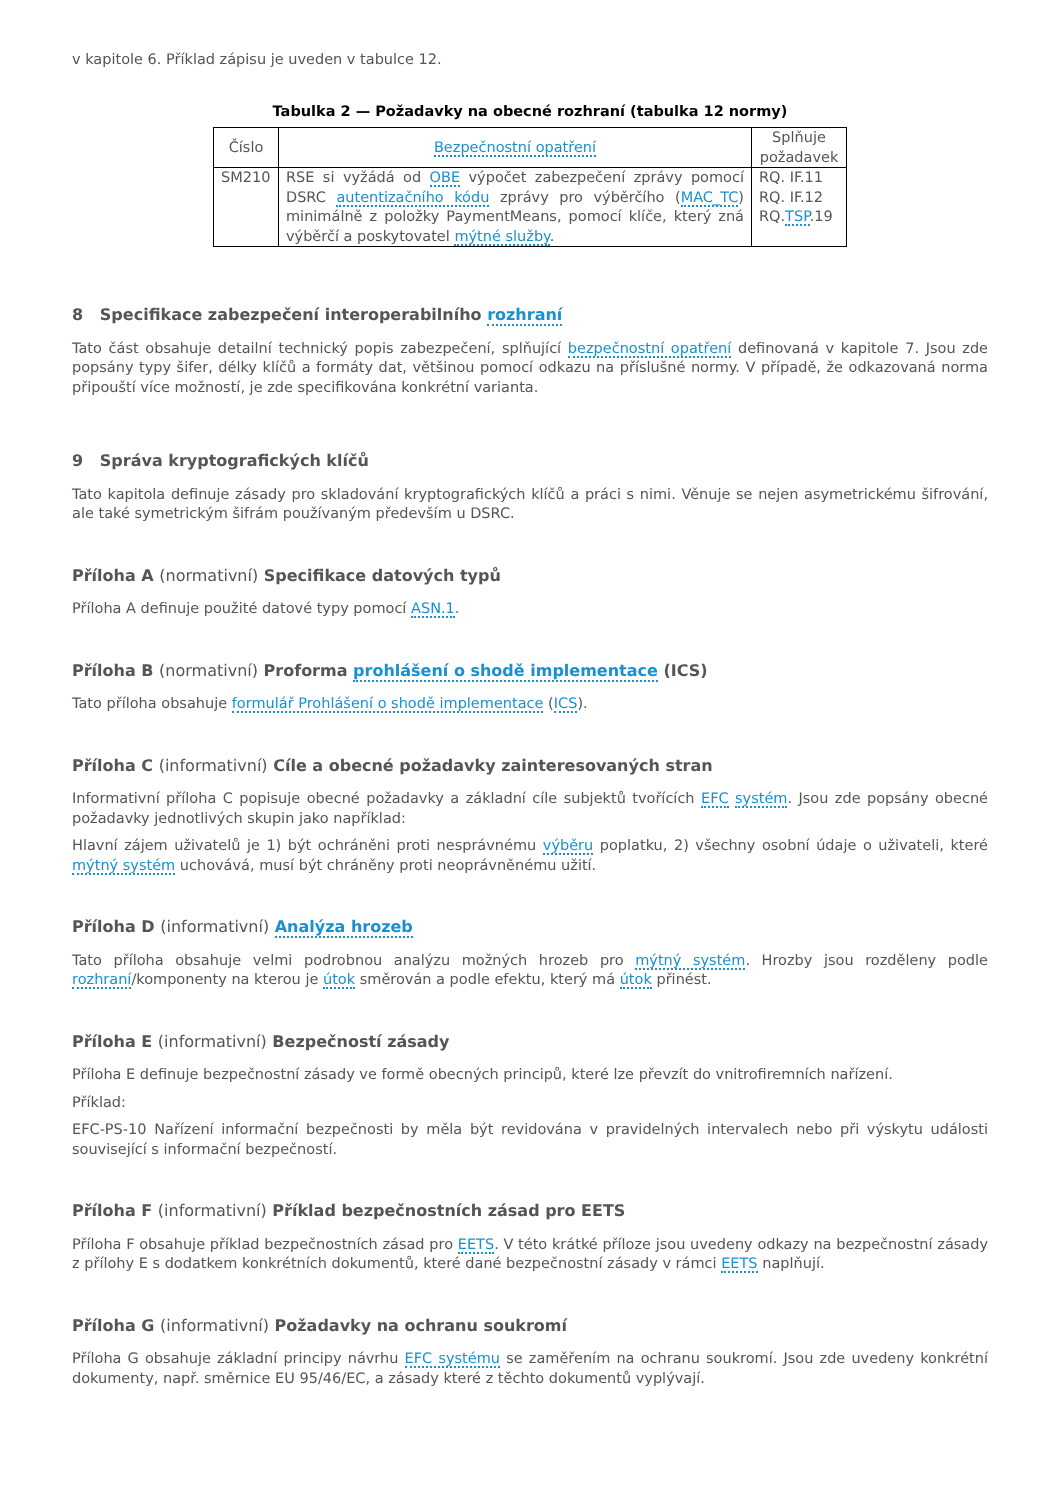v kapitole 6. Příklad zápisu je uveden v tabulce 12.
Tabulka 2 — Požadavky na obecné rozhraní (tabulka 12 normy)
| Číslo | Bezpečnostní opatření | Splňuje požadavek |
| --- | --- | --- |
| SM210 | RSE si vyžádá od OBE výpočet zabezpečení zprávy pomocí DSRC autentizačního kódu zprávy pro výběrčího ( MAC_TC ) minimálně z položky PaymentMeans, pomocí klíče, který zná výběrčí a poskytovatel mýtné služby . | RQ. IF.11 RQ. IF.12 RQ. TSP .19 |
8 Specifikace zabezpečení interoperabilního rozhraní
Tato část obsahuje detailní technický popis zabezpečení, splňující bezpečnostní opatření definovaná v kapitole 7. Jsou zde popsány typy šifer, délky klíčů a formáty dat, většinou pomocí odkazu na příslušné normy. V případě, že odkazovaná norma připouští více možností, je zde specifikována konkrétní varianta.
9 Správa kryptografických klíčů
Tato kapitola definuje zásady pro skladování kryptografických klíčů a práci s nimi. Věnuje se nejen asymetrickému šifrování, ale také symetrickým šifrám používaným především u DSRC.
Příloha A (normativní) Specifikace datových typů
Příloha A definuje použité datové typy pomocí ASN.1.
Příloha B (normativní) Proforma prohlášení o shodě implementace (ICS)
Tato příloha obsahuje formulář Prohlášení o shodě implementace (ICS).
Příloha C (informativní) Cíle a obecné požadavky zainteresovaných stran
Informativní příloha C popisuje obecné požadavky a základní cíle subjektů tvořících EFC systém. Jsou zde popsány obecné požadavky jednotlivých skupin jako například:
Hlavní zájem uživatelů je 1) být ochráněni proti nesprávnému výběru poplatku, 2) všechny osobní údaje o uživateli, které mýtný systém uchovává, musí být chráněny proti neoprávněnému užití.
Příloha D (informativní) Analýza hrozeb
Tato příloha obsahuje velmi podrobnou analýzu možných hrozeb pro mýtný systém. Hrozby jsou rozděleny podle rozhraní/komponenty na kterou je útok směrován a podle efektu, který má útok přinést.
Příloha E (informativní) Bezpečností zásady
Příloha E definuje bezpečnostní zásady ve formě obecných principů, které lze převzít do vnitrofiremních nařízení.
Příklad:
EFC-PS-10 Nařízení informační bezpečnosti by měla být revidována v pravidelných intervalech nebo při výskytu události související s informační bezpečností.
Příloha F (informativní) Příklad bezpečnostních zásad pro EETS
Příloha F obsahuje příklad bezpečnostních zásad pro EETS. V této krátké příloze jsou uvedeny odkazy na bezpečnostní zásady z přílohy E s dodatkem konkrétních dokumentů, které dané bezpečnostní zásady v rámci EETS naplňují.
Příloha G (informativní) Požadavky na ochranu soukromí
Příloha G obsahuje základní principy návrhu EFC systému se zaměřením na ochranu soukromí. Jsou zde uvedeny konkrétní dokumenty, např. směrnice EU 95/46/EC, a zásady které z těchto dokumentů vyplývají.